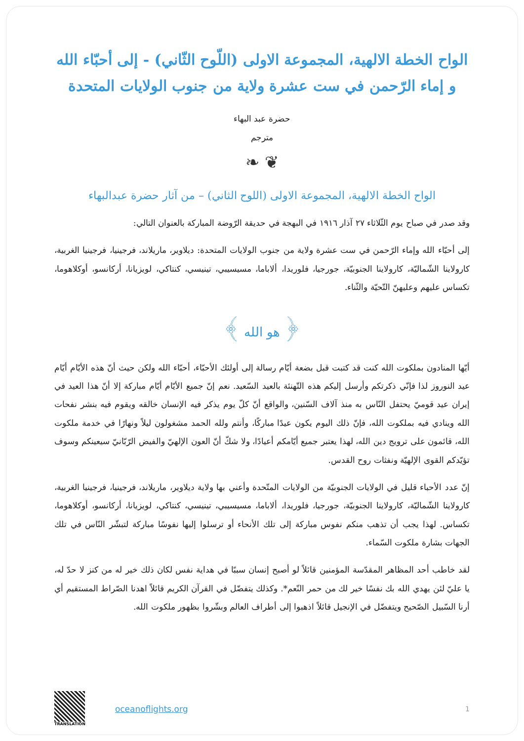الواح الخطة الالهية، المجموعة الاولى (اللّوح الثّاني) - إلى أحبّاء الله و إماء الرّحمن في ست عشرة ولاية من جنوب الولايات المتحدة
حضرة عبد البهاء
مترجم
❦ ❧
الواح الخطة الالهية، المجموعة الاولى (اللوح الثاني) – من آثار حضرة عبدالبهاء
وقد صدر في صباح يوم الثّلاثاء ٢٧ آذار ١٩١٦ في البهجة في حديقة الرّوضة المباركة بالعنوان التالي:
إلى أحبّاء الله وإماء الرّحمن في ست عشرة ولاية من جنوب الولايات المتحدة: ديلاوير، ماريلاند، فرجينيا، فرجينيا الغربية، كارولاينا الشّماليّة، كارولاينا الجنوبيّة، جورجيا، فلوريدا، ألاباما، مسيسيبي، تينيسي، كنتاكي، لويزيانا، أركانسو، أوكلاهوما، تكساس عليهم وعليهنّ التّحيّة والثّناء.
﴿ هو الله ﴾
أيّها المنادون بملكوت الله كنت قد كتبت قبل بضعة أيّام رسالة إلى أولئك الأحبّاء، أحبّاء الله ولكن حيث أنّ هذه الأيّام أيّام عيد النوروز لذا فإنّي ذكرتكم وأرسل إليكم هذه التّهنئة بالعيد السّعيد. نعم إنّ جميع الأيّام أيّام مباركة إلا أنّ هذا العيد في إيران عيد قوميّ يحتفل النّاس به منذ آلاف السّنين، والواقع أنّ كلّ يوم يذكر فيه الإنسان خالقه ويقوم فيه بنشر نفحات الله وينادي فيه بملكوت الله، فإنّ ذلك اليوم يكون عيدًا مباركًا، وأنتم ولله الحمد مشغولون ليلاً ونهارًا في خدمة ملكوت الله، قائمون على ترويج دين الله، لهذا يعتبر جميع أيّامكم أعيادًا، ولا شكّ أنّ العون الإلهيّ والفيض الرّبّانيّ سيعينكم وسوف تؤيّدكم القوى الإلهيّة ونفثات روح القدس.
إنّ عدد الأحباء قليل في الولايات الجنوبيّة من الولايات المتّحدة وأعني بها ولاية ديلاوير، ماريلاند، فرجينيا، فرجينيا الغربية، كارولاينا الشّماليّة، كارولاينا الجنوبيّة، جورجيا، فلوريدا، ألاباما، مسيسيبي، تينيسي، كنتاكي، لويزيانا، أركانسو، أوكلاهوما، تكساس. لهذا يجب أن تذهب منكم نفوس مباركة إلى تلك الأنحاء أو ترسلوا إليها نفوسًا مباركة لتبشّر النّاس في تلك الجهات بشارة ملكوت السّماء.
لقد خاطب أحد المظاهر المقدّسة المؤمنين قائلاً لو أصبح إنسان سببًا في هداية نفس لكان ذلك خير له من كنز لا حدّ له، يا عليّ لئن يهدي الله بك نفسًا خير لك من حمر النّعم*. وكذلك يتفضّل في القرآن الكريم قائلاً اهدنا الصّراط المستقيم أي أرنا السّبيل الصّحيح ويتفضّل في الإنجيل قائلاً اذهبوا إلى أطراف العالم وبشّروا بظهور ملكوت الله.
TRANSLATION
oceanoflights.org 1